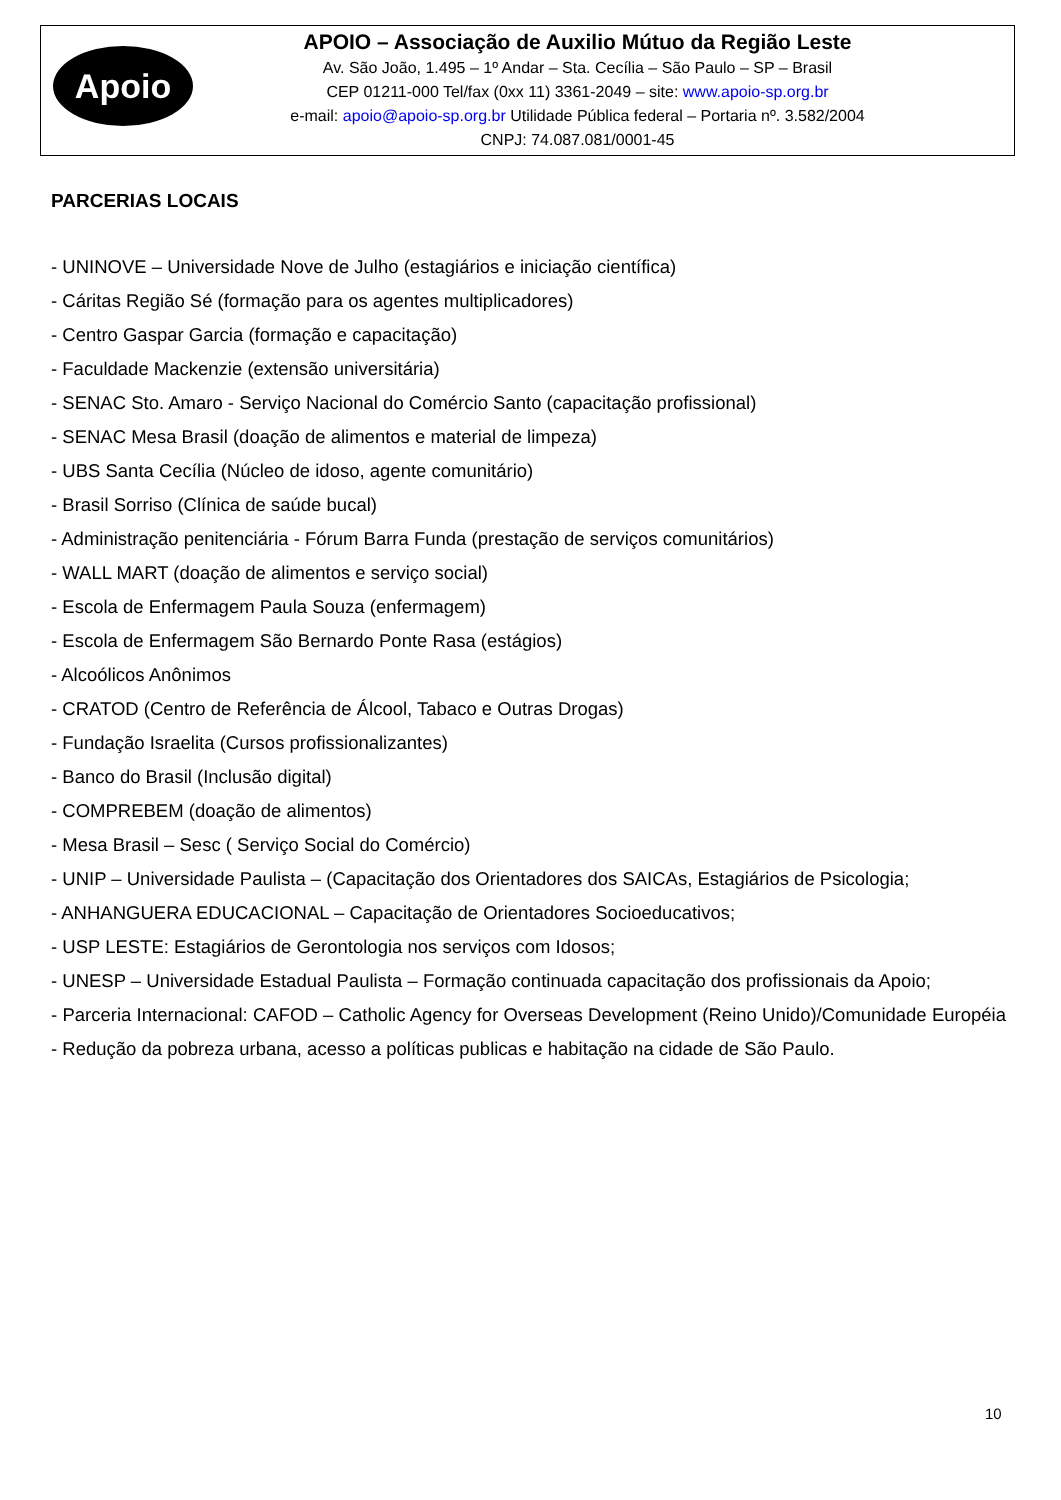Apoio
APOIO – Associação de Auxilio Mútuo da Região Leste
Av. São João, 1.495 – 1º Andar – Sta. Cecília – São Paulo – SP – Brasil
CEP 01211-000 Tel/fax (0xx 11) 3361-2049 – site: www.apoio-sp.org.br
e-mail: apoio@apoio-sp.org.br Utilidade Pública federal – Portaria nº. 3.582/2004
CNPJ: 74.087.081/0001-45
PARCERIAS LOCAIS
- UNINOVE – Universidade Nove de Julho (estagiários e iniciação científica)
- Cáritas Região Sé (formação para os agentes multiplicadores)
- Centro Gaspar Garcia (formação e capacitação)
- Faculdade Mackenzie (extensão universitária)
- SENAC Sto. Amaro - Serviço Nacional do Comércio Santo (capacitação profissional)
- SENAC Mesa Brasil (doação de alimentos e material de limpeza)
- UBS Santa Cecília (Núcleo de idoso, agente comunitário)
- Brasil Sorriso (Clínica de saúde bucal)
- Administração penitenciária - Fórum Barra Funda (prestação de serviços comunitários)
- WALL MART (doação de alimentos e serviço social)
- Escola de Enfermagem Paula Souza (enfermagem)
- Escola de Enfermagem São Bernardo Ponte Rasa (estágios)
- Alcoólicos Anônimos
- CRATOD (Centro de Referência de Álcool, Tabaco e Outras Drogas)
- Fundação Israelita (Cursos profissionalizantes)
- Banco do Brasil (Inclusão digital)
- COMPREBEM (doação de alimentos)
- Mesa Brasil – Sesc ( Serviço Social do Comércio)
- UNIP – Universidade Paulista – (Capacitação dos Orientadores dos SAICAs, Estagiários de Psicologia;
- ANHANGUERA EDUCACIONAL – Capacitação de Orientadores Socioeducativos;
- USP LESTE: Estagiários de Gerontologia nos serviços com Idosos;
- UNESP – Universidade Estadual Paulista – Formação continuada capacitação dos profissionais da Apoio;
- Parceria Internacional: CAFOD – Catholic Agency for Overseas Development (Reino Unido)/Comunidade Européia - Redução da pobreza urbana, acesso a políticas publicas e habitação na cidade de São Paulo.
10